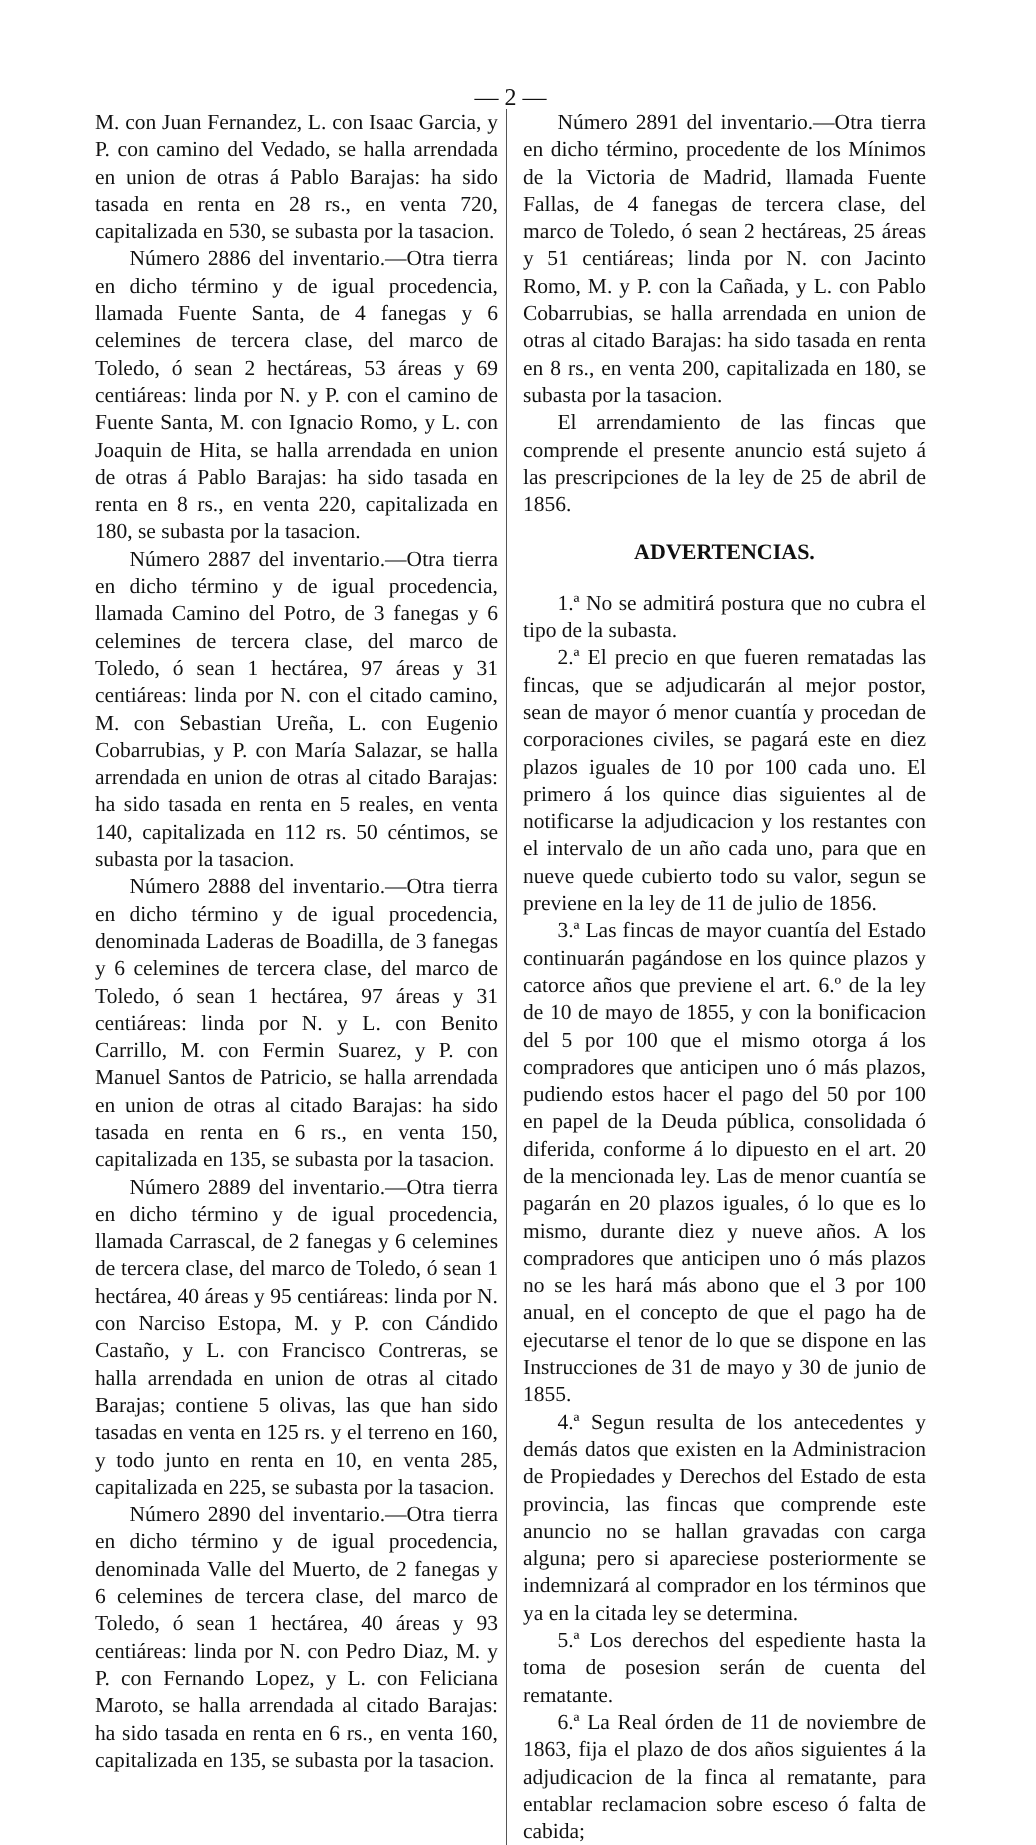— 2 —
M. con Juan Fernandez, L. con Isaac Garcia, y P. con camino del Vedado, se halla arrendada en union de otras á Pablo Barajas: ha sido tasada en renta en 28 rs., en venta 720, capitalizada en 530, se subasta por la tasacion.
Número 2886 del inventario.—Otra tierra en dicho término y de igual procedencia, llamada Fuente Santa, de 4 fanegas y 6 celemines de tercera clase, del marco de Toledo, ó sean 2 hectáreas, 53 áreas y 69 centiáreas: linda por N. y P. con el camino de Fuente Santa, M. con Ignacio Romo, y L. con Joaquin de Hita, se halla arrendada en union de otras á Pablo Barajas: ha sido tasada en renta en 8 rs., en venta 220, capitalizada en 180, se subasta por la tasacion.
Número 2887 del inventario.—Otra tierra en dicho término y de igual procedencia, llamada Camino del Potro, de 3 fanegas y 6 celemines de tercera clase, del marco de Toledo, ó sean 1 hectárea, 97 áreas y 31 centiáreas: linda por N. con el citado camino, M. con Sebastian Ureña, L. con Eugenio Cobarrubias, y P. con María Salazar, se halla arrendada en union de otras al citado Barajas: ha sido tasada en renta en 5 reales, en venta 140, capitalizada en 112 rs. 50 céntimos, se subasta por la tasacion.
Número 2888 del inventario.—Otra tierra en dicho término y de igual procedencia, denominada Laderas de Boadilla, de 3 fanegas y 6 celemines de tercera clase, del marco de Toledo, ó sean 1 hectárea, 97 áreas y 31 centiáreas: linda por N. y L. con Benito Carrillo, M. con Fermin Suarez, y P. con Manuel Santos de Patricio, se halla arrendada en union de otras al citado Barajas: ha sido tasada en renta en 6 rs., en venta 150, capitalizada en 135, se subasta por la tasacion.
Número 2889 del inventario.—Otra tierra en dicho término y de igual procedencia, llamada Carrascal, de 2 fanegas y 6 celemines de tercera clase, del marco de Toledo, ó sean 1 hectárea, 40 áreas y 95 centiáreas: linda por N. con Narciso Estopa, M. y P. con Cándido Castaño, y L. con Francisco Contreras, se halla arrendada en union de otras al citado Barajas; contiene 5 olivas, las que han sido tasadas en venta en 125 rs. y el terreno en 160, y todo junto en renta en 10, en venta 285, capitalizada en 225, se subasta por la tasacion.
Número 2890 del inventario.—Otra tierra en dicho término y de igual procedencia, denominada Valle del Muerto, de 2 fanegas y 6 celemines de tercera clase, del marco de Toledo, ó sean 1 hectárea, 40 áreas y 93 centiáreas: linda por N. con Pedro Diaz, M. y P. con Fernando Lopez, y L. con Feliciana Maroto, se halla arrendada al citado Barajas: ha sido tasada en renta en 6 rs., en venta 160, capitalizada en 135, se subasta por la tasacion.
Número 2891 del inventario.—Otra tierra en dicho término, procedente de los Mínimos de la Victoria de Madrid, llamada Fuente Fallas, de 4 fanegas de tercera clase, del marco de Toledo, ó sean 2 hectáreas, 25 áreas y 51 centiáreas; linda por N. con Jacinto Romo, M. y P. con la Cañada, y L. con Pablo Cobarrubias, se halla arrendada en union de otras al citado Barajas: ha sido tasada en renta en 8 rs., en venta 200, capitalizada en 180, se subasta por la tasacion.
El arrendamiento de las fincas que comprende el presente anuncio está sujeto á las prescripciones de la ley de 25 de abril de 1856.
ADVERTENCIAS.
1.ª No se admitirá postura que no cubra el tipo de la subasta.
2.ª El precio en que fueren rematadas las fincas, que se adjudicarán al mejor postor, sean de mayor ó menor cuantía y procedan de corporaciones civiles, se pagará este en diez plazos iguales de 10 por 100 cada uno. El primero á los quince dias siguientes al de notificarse la adjudicacion y los restantes con el intervalo de un año cada uno, para que en nueve quede cubierto todo su valor, segun se previene en la ley de 11 de julio de 1856.
3.ª Las fincas de mayor cuantía del Estado continuarán pagándose en los quince plazos y catorce años que previene el art. 6.º de la ley de 10 de mayo de 1855, y con la bonificacion del 5 por 100 que el mismo otorga á los compradores que anticipen uno ó más plazos, pudiendo estos hacer el pago del 50 por 100 en papel de la Deuda pública, consolidada ó diferida, conforme á lo dipuesto en el art. 20 de la mencionada ley. Las de menor cuantía se pagarán en 20 plazos iguales, ó lo que es lo mismo, durante diez y nueve años. A los compradores que anticipen uno ó más plazos no se les hará más abono que el 3 por 100 anual, en el concepto de que el pago ha de ejecutarse el tenor de lo que se dispone en las Instrucciones de 31 de mayo y 30 de junio de 1855.
4.ª Segun resulta de los antecedentes y demás datos que existen en la Administracion de Propiedades y Derechos del Estado de esta provincia, las fincas que comprende este anuncio no se hallan gravadas con carga alguna; pero si apareciese posteriormente se indemnizará al comprador en los términos que ya en la citada ley se determina.
5.ª Los derechos del espediente hasta la toma de posesion serán de cuenta del rematante.
6.ª La Real órden de 11 de noviembre de 1863, fija el plazo de dos años siguientes á la adjudicacion de la finca al rematante, para entablar reclamacion sobre esceso ó falta de cabida;